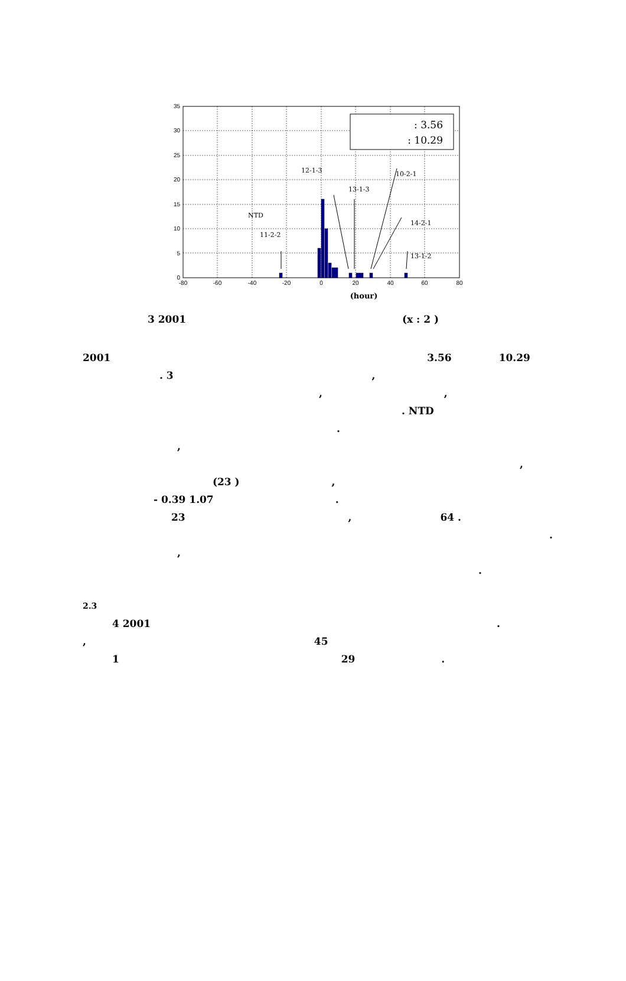0
5
10
15
20
25
30
35
-80
-60
-40
-20
0
20
40
60
80
: 3.56
: 10.29
12-1-3
13-1-3
10-2-1
14-2-1
13-1-2
NTD
11-2-2
(hour)
3 2001 (x : 2 )
2001 3.56 10.29
. 3 ,
, ,
. NTD
.
,
,
(23 ) ,
- 0.39 1.07 .
23 , 64 .
.
,
.
2.3
4 2001 .
, 45
1 29 .